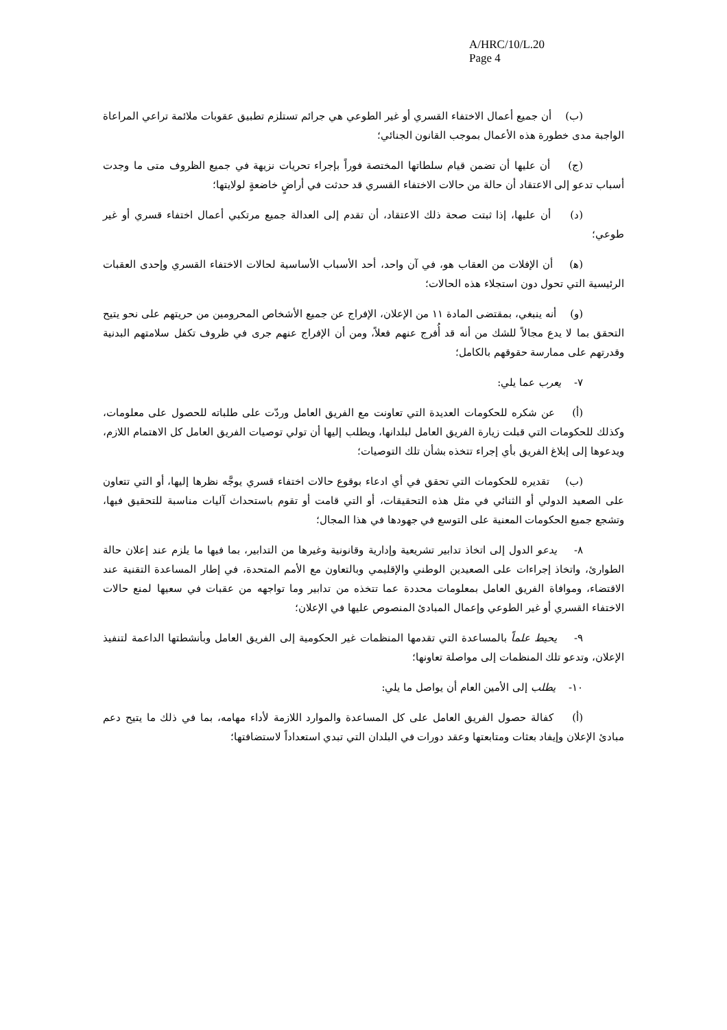A/HRC/10/L.20
Page 4
(ب) أن جميع أعمال الاختفاء القسري أو غير الطوعي هي جرائم تستلزم تطبيق عقوبات ملائمة تراعي المراعاة الواجبة مدى خطورة هذه الأعمال بموجب القانون الجنائي؛
(ج) أن عليها أن تضمن قيام سلطاتها المختصة فوراً بإجراء تحريات نزيهة في جميع الظروف متى ما وجدت أسباب تدعو إلى الاعتقاد أن حالة من حالات الاختفاء القسري قد حدثت في أراضٍ خاضعةٍ لولايتها؛
(د) أن عليها، إذا ثبتت صحة ذلك الاعتقاد، أن تقدم إلى العدالة جميع مرتكبي أعمال اختفاء قسري أو غير طوعي؛
(ﻫ) أن الإفلات من العقاب هو، في آن واحد، أحد الأسباب الأساسية لحالات الاختفاء القسري وإحدى العقبات الرئيسية التي تحول دون استجلاء هذه الحالات؛
(و) أنه ينبغي، بمقتضى المادة ١١ من الإعلان، الإفراج عن جميع الأشخاص المحرومين من حريتهم على نحو يتيح التحقق بما لا يدع مجالاً للشك من أنه قد أُفرج عنهم فعلاً، ومن أن الإفراج عنهم جرى في ظروف تكفل سلامتهم البدنية وقدرتهم على ممارسة حقوقهم بالكامل؛
٧- يعرب عما يلي:
(أ) عن شكره للحكومات العديدة التي تعاونت مع الفريق العامل وردّت على طلباته للحصول على معلومات، وكذلك للحكومات التي قبلت زيارة الفريق العامل لبلدانها، ويطلب إليها أن تولي توصيات الفريق العامل كل الاهتمام اللازم، ويدعوها إلى إبلاغ الفريق بأي إجراء تتخذه بشأن تلك التوصيات؛
(ب) تقديره للحكومات التي تحقق في أي ادعاء بوقوع حالات اختفاء قسري يوجَّه نظرها إليها، أو التي تتعاون على الصعيد الدولي أو الثنائي في مثل هذه التحقيقات، أو التي قامت أو تقوم باستحداث آليات مناسبة للتحقيق فيها، وتشجع جميع الحكومات المعنية على التوسع في جهودها في هذا المجال؛
٨- يدعو الدول إلى اتخاذ تدابير تشريعية وإدارية وقانونية وغيرها من التدابير، بما فيها ما يلزم عند إعلان حالة الطوارئ، واتخاذ إجراءات على الصعيدين الوطني والإقليمي وبالتعاون مع الأمم المتحدة، في إطار المساعدة التقنية عند الاقتضاء، وموافاة الفريق العامل بمعلومات محددة عما تتخذه من تدابير وما تواجهه من عقبات في سعيها لمنع حالات الاختفاء القسري أو غير الطوعي وإعمال المبادئ المنصوص عليها في الإعلان؛
٩- يحيط علماً بالمساعدة التي تقدمها المنظمات غير الحكومية إلى الفريق العامل وبأنشطتها الداعمة لتنفيذ الإعلان، وتدعو تلك المنظمات إلى مواصلة تعاونها؛
١٠- يطلب إلى الأمين العام أن يواصل ما يلي:
(أ) كفالة حصول الفريق العامل على كل المساعدة والموارد اللازمة لأداء مهامه، بما في ذلك ما يتيح دعم مبادئ الإعلان وإيفاد بعثات ومتابعتها وعقد دورات في البلدان التي تبدي استعداداً لاستضافتها؛